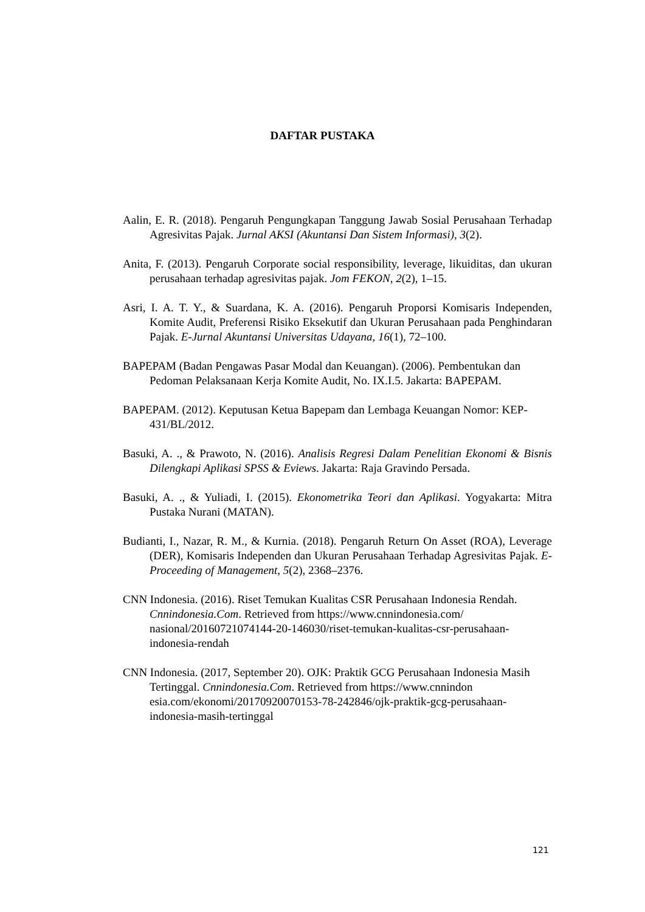DAFTAR PUSTAKA
Aalin, E. R. (2018). Pengaruh Pengungkapan Tanggung Jawab Sosial Perusahaan Terhadap Agresivitas Pajak. Jurnal AKSI (Akuntansi Dan Sistem Informasi), 3(2).
Anita, F. (2013). Pengaruh Corporate social responsibility, leverage, likuiditas, dan ukuran perusahaan terhadap agresivitas pajak. Jom FEKON, 2(2), 1–15.
Asri, I. A. T. Y., & Suardana, K. A. (2016). Pengaruh Proporsi Komisaris Independen, Komite Audit, Preferensi Risiko Eksekutif dan Ukuran Perusahaan pada Penghindaran Pajak. E-Jurnal Akuntansi Universitas Udayana, 16(1), 72–100.
BAPEPAM (Badan Pengawas Pasar Modal dan Keuangan). (2006). Pembentukan dan Pedoman Pelaksanaan Kerja Komite Audit, No. IX.I.5. Jakarta: BAPEPAM.
BAPEPAM. (2012). Keputusan Ketua Bapepam dan Lembaga Keuangan Nomor: KEP-431/BL/2012.
Basuki, A. ., & Prawoto, N. (2016). Analisis Regresi Dalam Penelitian Ekonomi & Bisnis Dilengkapi Aplikasi SPSS & Eviews. Jakarta: Raja Gravindo Persada.
Basuki, A. ., & Yuliadi, I. (2015). Ekonometrika Teori dan Aplikasi. Yogyakarta: Mitra Pustaka Nurani (MATAN).
Budianti, I., Nazar, R. M., & Kurnia. (2018). Pengaruh Return On Asset (ROA), Leverage (DER), Komisaris Independen dan Ukuran Perusahaan Terhadap Agresivitas Pajak. E-Proceeding of Management, 5(2), 2368–2376.
CNN Indonesia. (2016). Riset Temukan Kualitas CSR Perusahaan Indonesia Rendah. Cnnindonesia.Com. Retrieved from https://www.cnnindonesia.com/ nasional/20160721074144-20-146030/riset-temukan-kualitas-csr-perusahaan-indonesia-rendah
CNN Indonesia. (2017, September 20). OJK: Praktik GCG Perusahaan Indonesia Masih Tertinggal. Cnnindonesia.Com. Retrieved from https://www.cnnindon esia.com/ekonomi/20170920070153-78-242846/ojk-praktik-gcg-perusahaan-indonesia-masih-tertinggal
121